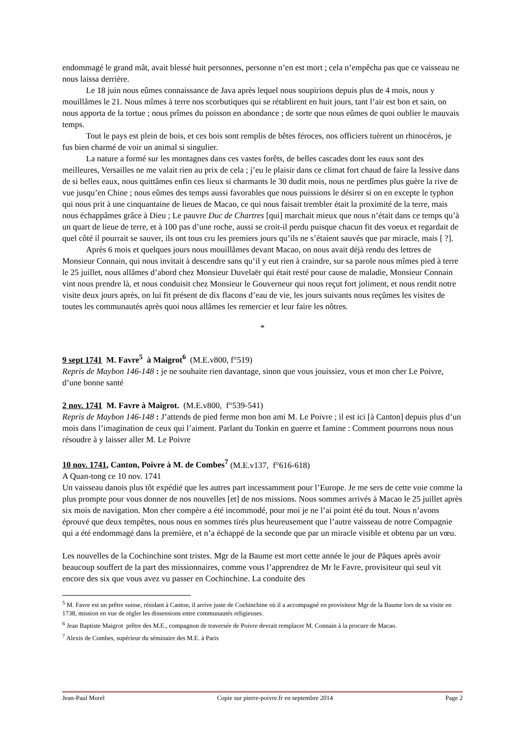endommagé le grand mât, avait blessé huit personnes, personne n’en est mort ; cela n’empêcha pas que ce vaisseau ne nous laissa derrière.
Le 18 juin nous eûmes connaissance de Java après lequel nous soupirions depuis plus de 4 mois, nous y mouillâmes le 21. Nous mîmes à terre nos scorbutiques qui se rétablirent en huit jours, tant l’air est bon et sain, on nous apporta de la tortue ; nous prîmes du poisson en abondance ; de sorte que nous eûmes de quoi oublier le mauvais temps.
Tout le pays est plein de bois, et ces bois sont remplis de bêtes féroces, nos officiers tuèrent un rhinocéros, je fus bien charmé de voir un animal si singulier.
La nature a formé sur les montagnes dans ces vastes forêts, de belles cascades dont les eaux sont des meilleures, Versailles ne me valait rien au prix de cela ; j’eu le plaisir dans ce climat fort chaud de faire la lessive dans de si belles eaux, nous quittâmes enfin ces lieux si charmants le 30 dudit mois, nous ne perdîmes plus guère la rive de vue jusqu’en Chine ; nous eûmes des temps aussi favorables que nous puissions le désirer si on en excepte le typhon qui nous prit à une cinquantaine de lieues de Macao, ce qui nous faisait trembler était la proximité de la terre, mais nous échappâmes grâce à Dieu ; Le pauvre Duc de Chartres [qui] marchait mieux que nous n’était dans ce temps qu’à un quart de lieue de terre, et à 100 pas d’une roche, aussi se croit-il perdu puisque chacun fit des voeux et regardait de quel côté il pourrait se sauver, ils ont tous cru les premiers jours qu’ils ne s’étaient sauvés que par miracle, mais [ ?].
Après 6 mois et quelques jours nous mouillâmes devant Macao, on nous avait déjà rendu des lettres de Monsieur Connain, qui nous invitait à descendre sans qu’il y eut rien à craindre, sur sa parole nous mîmes pied à terre le 25 juillet, nous allâmes d’abord chez Monsieur Duvelaër qui était resté pour cause de maladie, Monsieur Connain vint nous prendre là, et nous conduisit chez Monsieur le Gouverneur qui nous reçut fort joliment, et nous rendit notre visite deux jours après, on lui fit présent de dix flacons d’eau de vie, les jours suivants nous reçûmes les visites de toutes les communautés après quoi nous allâmes les remercier et leur faire les nôtres.
*
9 sept 1741 M. Favre<sup>5</sup> à Maigrot<sup>6</sup> (M.E.v800, f°519)
Repris de Maybon 146-148 : je ne souhaite rien davantage, sinon que vous jouissiez, vous et mon cher Le Poivre, d’une bonne santé
2 nov. 1741 M. Favre à Maigrot. (M.E.v800, f°539-541)
Repris de Maybon 146-148 : J’attends de pied ferme mon bon ami M. Le Poivre ; il est ici [à Canton] depuis plus d’un mois dans l’imagination de ceux qui l’aiment. Parlant du Tonkin en guerre et famine : Comment pourrons nous nous résoudre à y laisser aller M. Le Poivre
10 nov. 1741, Canton, Poivre à M. de Combes<sup>7</sup> (M.E.v137, f°616-618)
A Quan-tong ce 10 nov. 1741
Un vaisseau danois plus tôt expédié que les autres part incessamment pour l’Europe. Je me sers de cette voie comme la plus prompte pour vous donner de nos nouvelles [et] de nos missions. Nous sommes arrivés à Macao le 25 juillet après six mois de navigation. Mon cher compère a été incommodé, pour moi je ne l’ai point été du tout. Nous n’avons éprouvé que deux tempêtes, nous nous en sommes tirés plus heureusement que l’autre vaisseau de notre Compagnie qui a été endommagé dans la première, et n’a échappé de la seconde que par un miracle visible et obtenu par un vœu.
Les nouvelles de la Cochinchine sont tristes. Mgr de la Baume est mort cette année le jour de Pâques après avoir beaucoup souffert de la part des missionnaires, comme vous l’apprendrez de Mr le Favre, provisiteur qui seul vit encore des six que vous avez vu passer en Cochinchine. La conduite des
<sup>5</sup> M. Favre est un prêtre suisse, résidant à Canton, il arrive juste de Cochinchine où il a accompagné en provisiteur Mgr de la Baume lors de sa visite en 1738, mission en vue de régler les dissensions entre communautés religieuses.
<sup>6</sup> Jean Baptiste Maigrot prêtre des M.E., compagnon de traversée de Poivre devrait remplacer M. Connain à la procure de Macao.
<sup>7</sup> Alexis de Combes, supérieur du séminaire des M.E. à Paris
Jean-Paul Morel Copie sur pierre-poivre.fr en septembre 2014 Page 2